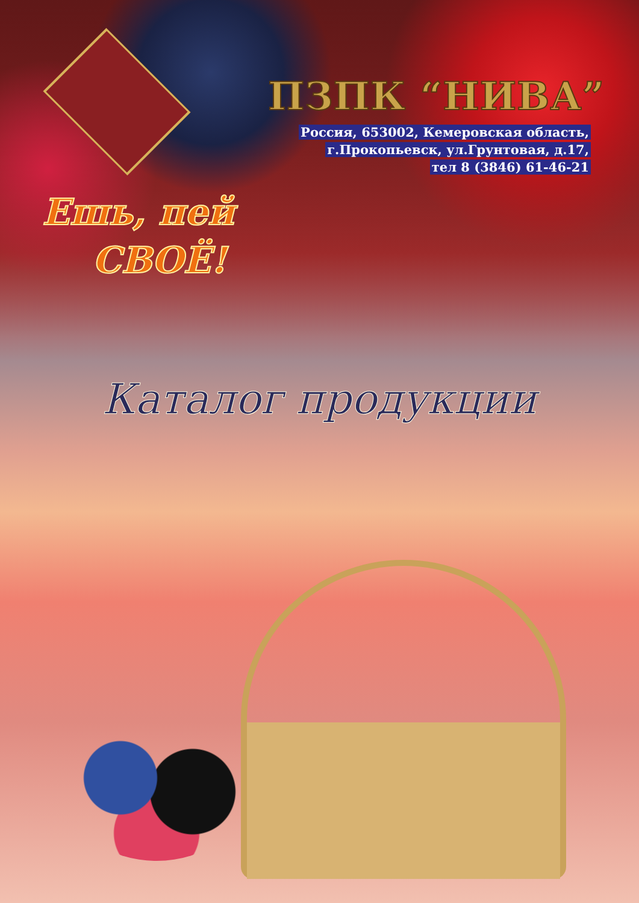ПЗПК “НИВА”
Россия, 653002, Кемеровская область,
г.Прокопьевск, ул.Грунтовая, д.17,
тел 8 (3846) 61-46-21
Ешь, пей
СВОЁ!
Каталог продукции